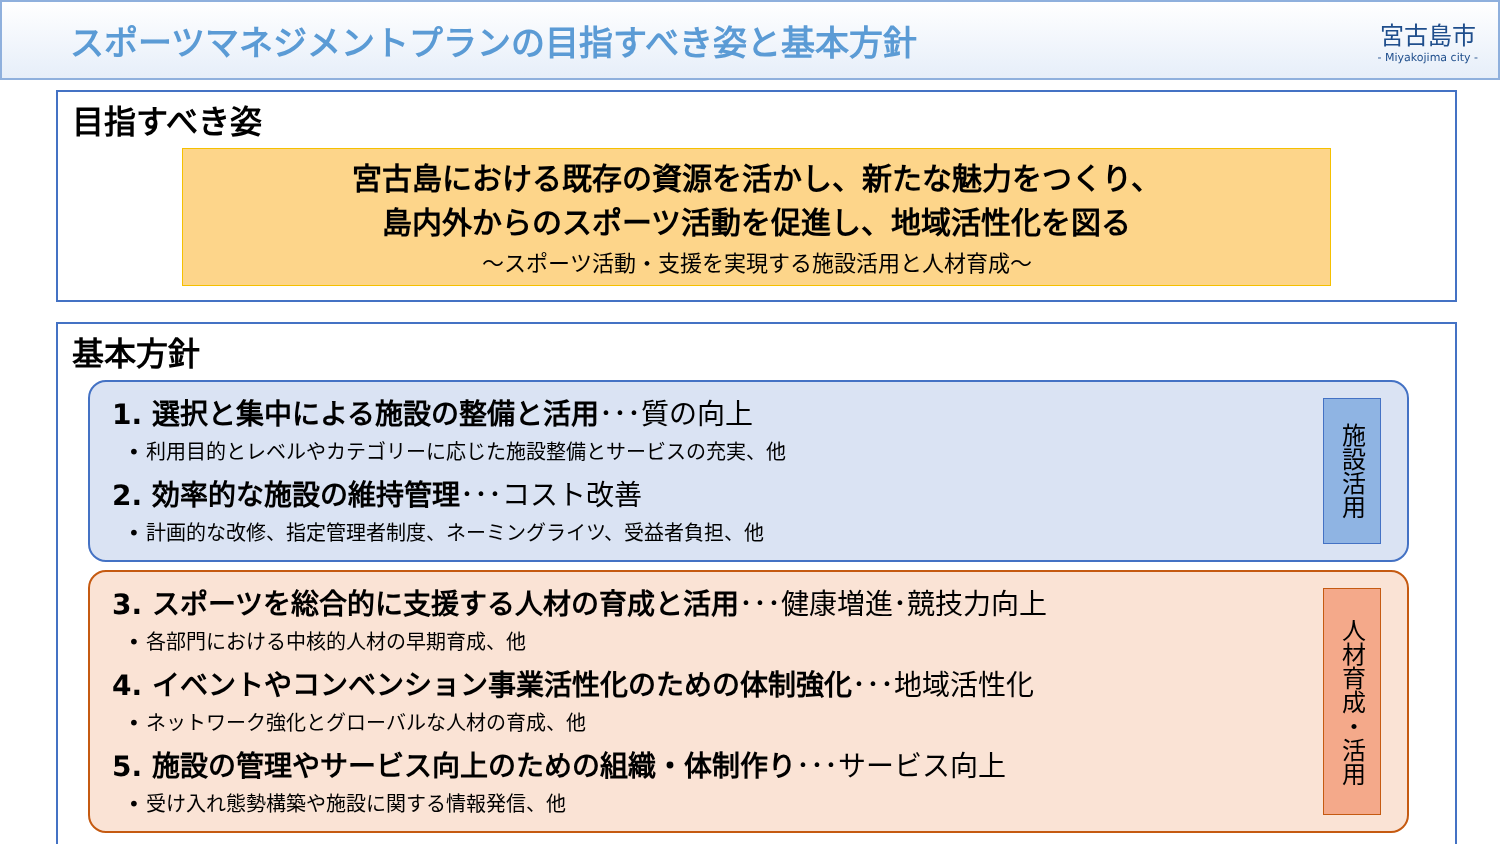スポーツマネジメントプランの目指すべき姿と基本方針
宮古島市
- Miyakojima city -
目指すべき姿
宮古島における既存の資源を活かし、新たな魅力をつくり、
島内外からのスポーツ活動を促進し、地域活性化を図る
～スポーツ活動・支援を実現する施設活用と人材育成～
基本方針
1. 選択と集中による施設の整備と活用･･･質の向上
• 利用目的とレベルやカテゴリーに応じた施設整備とサービスの充実、他
2. 効率的な施設の維持管理･･･コスト改善
• 計画的な改修、指定管理者制度、ネーミングライツ、受益者負担、他
施設活用
3. スポーツを総合的に支援する人材の育成と活用･･･健康増進･競技力向上
• 各部門における中核的人材の早期育成、他
4. イベントやコンベンション事業活性化のための体制強化･･･地域活性化
• ネットワーク強化とグローバルな人材の育成、他
5. 施設の管理やサービス向上のための組織・体制作り･･･サービス向上
• 受け入れ態勢構築や施設に関する情報発信、他
人材育成・活用